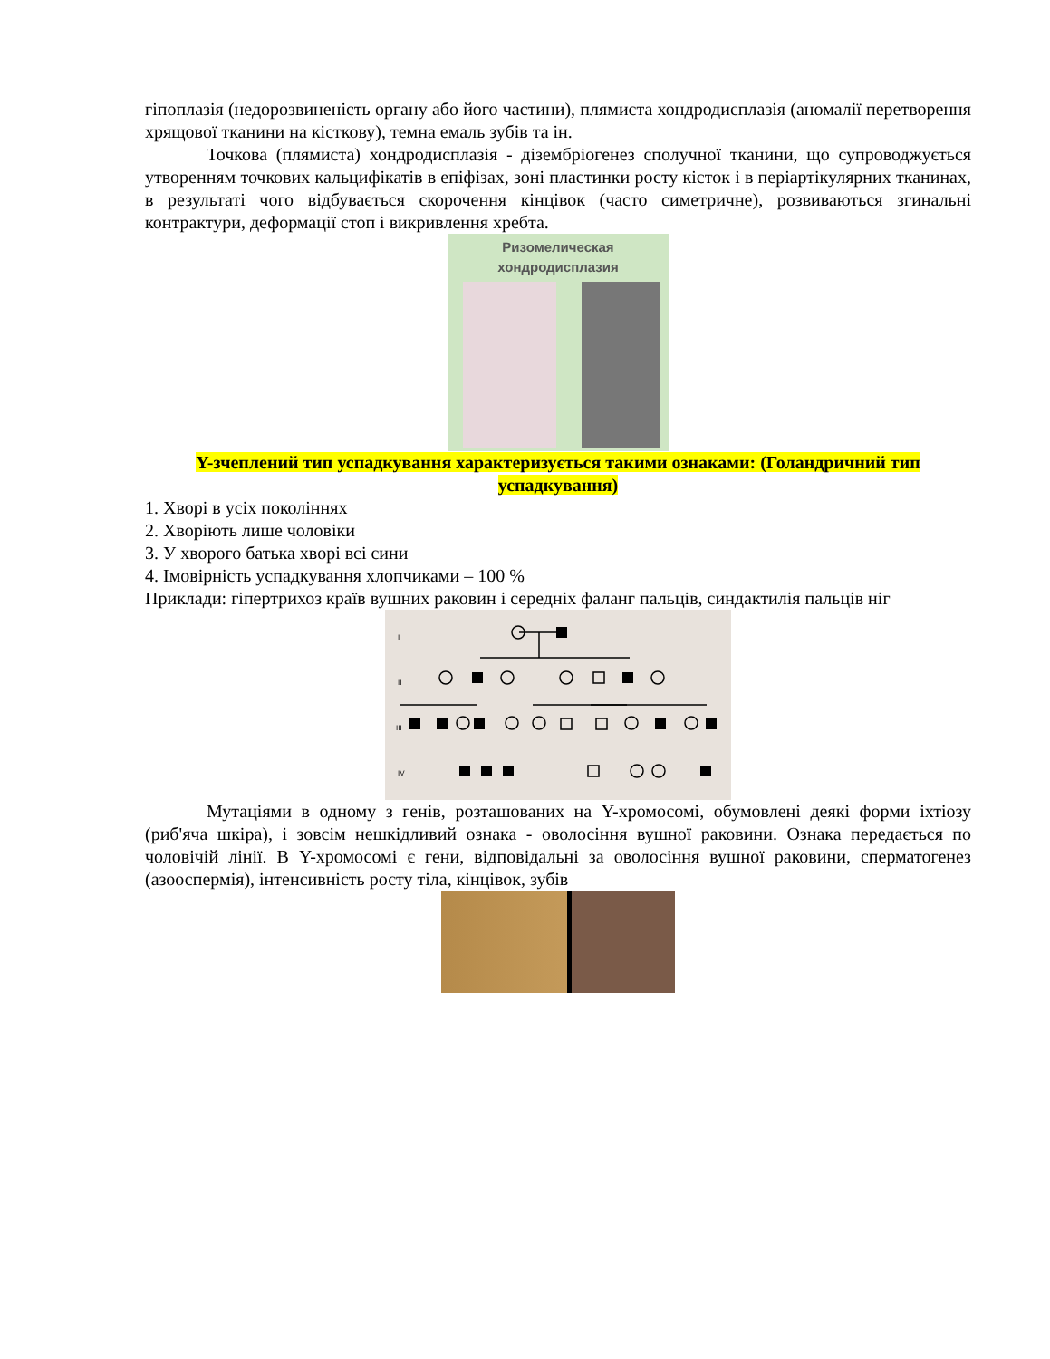гіпоплазія (недорозвиненість органу або його частини), плямиста хондродисплазія (аномалії перетворення хрящової тканини на кісткову), темна емаль зубів та ін.
Точкова (плямиста) хондродисплазія - дізембріогенез сполучної тканини, що супроводжується утворенням точкових кальцифікатів в епіфізах, зоні пластинки росту кісток і в періартікулярних тканинах, в результаті чого відбувається скорочення кінцівок (часто симетричне), розвиваються згинальні контрактури, деформації стоп і викривлення хребта.
Ризомелическая
хондродисплазия
Y-зчеплений тип успадкування характеризується такими ознаками: (Голандричний тип успадкування)
1. Хворі в усіх поколіннях
2. Хворіють лише чоловіки
3. У хворого батька хворі всі сини
4. Імовірність успадкування хлопчиками – 100 %
Приклади: гіпертрихоз країв вушних раковин і середніх фаланг пальців, синдактилія пальців ніг
I
II
III
IV
Мутаціями в одному з генів, розташованих на Y-хромосомі, обумовлені деякі форми іхтіозу (риб'яча шкіра), і зовсім нешкідливий ознака - оволосіння вушної раковини. Ознака передається по чоловічій лінії. В Y-хромосомі є гени, відповідальні за оволосіння вушної раковини, сперматогенез (азооспермія), інтенсивність росту тіла, кінцівок, зубів